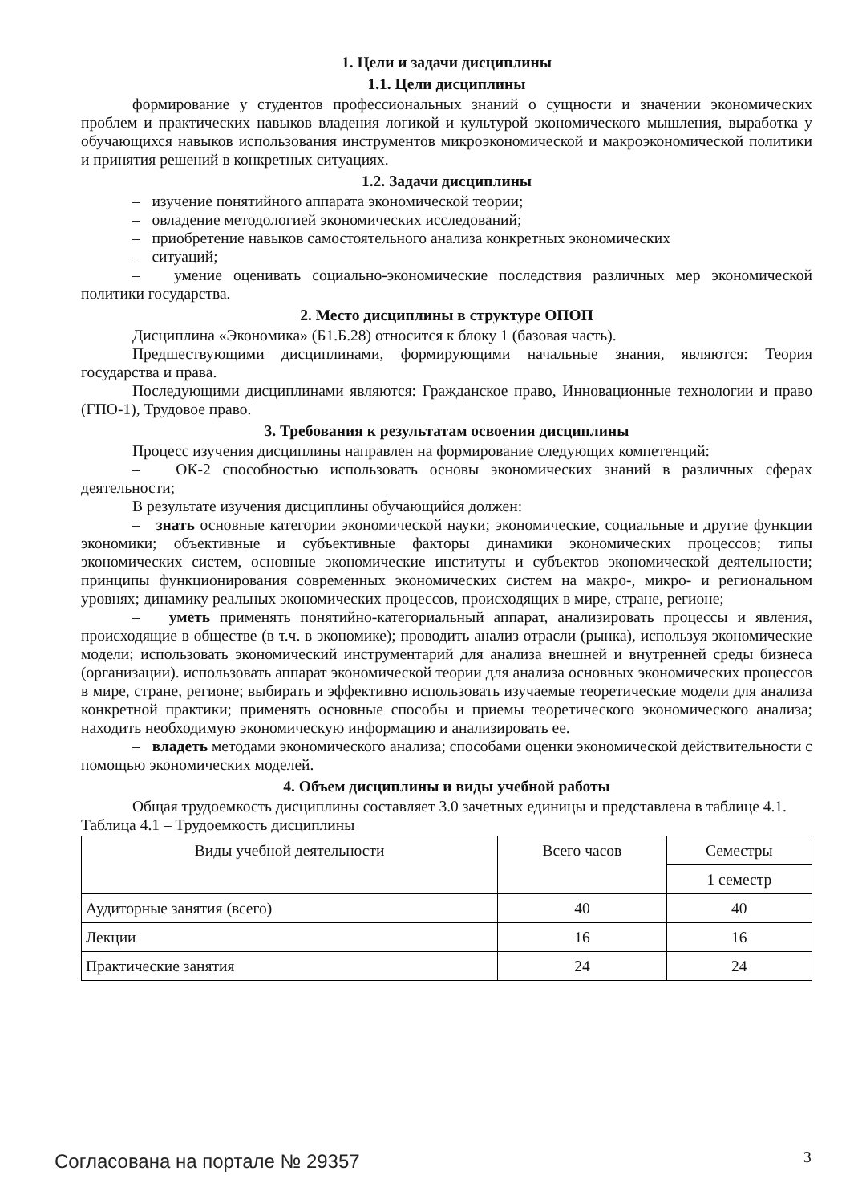1. Цели и задачи дисциплины
1.1. Цели дисциплины
формирование у студентов профессиональных знаний о сущности и значении экономических проблем и практических навыков владения логикой и культурой экономического мышления, выработка у обучающихся навыков использования инструментов микроэкономической и макроэкономической политики и принятия решений в конкретных ситуациях.
1.2. Задачи дисциплины
– изучение понятийного аппарата экономической теории;
– овладение методологией экономических исследований;
– приобретение навыков самостоятельного анализа конкретных экономических
– ситуаций;
– умение оценивать социально-экономические последствия различных мер экономической политики государства.
2. Место дисциплины в структуре ОПОП
Дисциплина «Экономика» (Б1.Б.28) относится к блоку 1 (базовая часть).
Предшествующими дисциплинами, формирующими начальные знания, являются: Теория государства и права.
Последующими дисциплинами являются: Гражданское право, Инновационные технологии и право (ГПО-1), Трудовое право.
3. Требования к результатам освоения дисциплины
Процесс изучения дисциплины направлен на формирование следующих компетенций:
– ОК-2 способностью использовать основы экономических знаний в различных сферах деятельности;
В результате изучения дисциплины обучающийся должен:
– знать основные категории экономической науки; экономические, социальные и другие функции экономики; объективные и субъективные факторы динамики экономических процессов; типы экономических систем, основные экономические институты и субъектов экономической деятельности; принципы функционирования современных экономических систем на макро-, микро- и региональном уровнях; динамику реальных экономических процессов, происходящих в мире, стране, регионе;
– уметь применять понятийно-категориальный аппарат, анализировать процессы и явления, происходящие в обществе (в т.ч. в экономике); проводить анализ отрасли (рынка), используя экономические модели; использовать экономический инструментарий для анализа внешней и внутренней среды бизнеса (организации). использовать аппарат экономической теории для анализа основных экономических процессов в мире, стране, регионе; выбирать и эффективно использовать изучаемые теоретические модели для анализа конкретной практики; применять основные способы и приемы теоретического экономического анализа; находить необходимую экономическую информацию и анализировать ее.
– владеть методами экономического анализа; способами оценки экономической действительности с помощью экономических моделей.
4. Объем дисциплины и виды учебной работы
Общая трудоемкость дисциплины составляет 3.0 зачетных единицы и представлена в таблице 4.1.
Таблица 4.1 – Трудоемкость дисциплины
| Виды учебной деятельности | Всего часов | Семестры |
| | | 1 семестр |
| Аудиторные занятия (всего) | 40 | 40 |
| Лекции | 16 | 16 |
| Практические занятия | 24 | 24 |
Согласована на портале № 29357 3